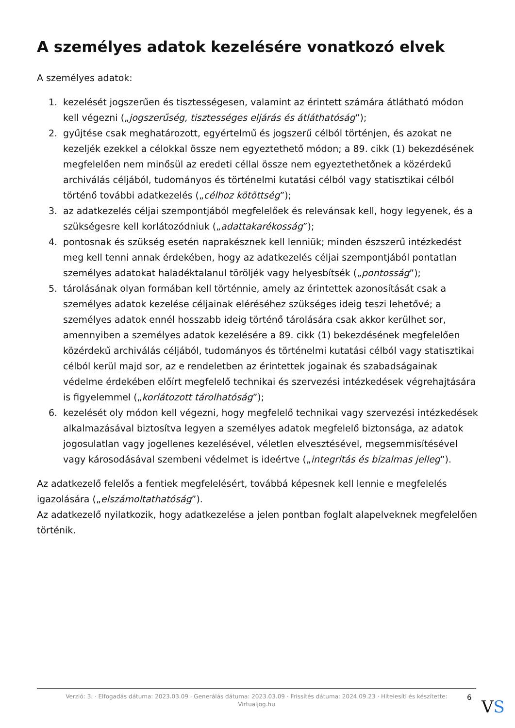A személyes adatok kezelésére vonatkozó elvek
A személyes adatok:
1. kezelését jogszerűen és tisztességesen, valamint az érintett számára átlátható módon kell végezni („jogszerűség, tisztességes eljárás és átláthatóság”);
2. gyűjtése csak meghatározott, egyértelmű és jogszerű célból történjen, és azokat ne kezeljék ezekkel a célokkal össze nem egyeztethető módon; a 89. cikk (1) bekezdésének megfelelően nem minősül az eredeti céllal össze nem egyeztethetőnek a közérdekű archiválás céljából, tudományos és történelmi kutatási célból vagy statisztikai célból történő további adatkezelés („célhoz kötöttség”);
3. az adatkezelés céljai szempontjából megfelelőek és relevánsak kell, hogy legyenek, és a szükségesre kell korlátozódniuk („adattakarékosság”);
4. pontosnak és szükség esetén naprakésznek kell lenniük; minden észszerű intézkedést meg kell tenni annak érdekében, hogy az adatkezelés céljai szempontjából pontatlan személyes adatokat haladéktalanul töröljék vagy helyesbítsék („pontosság”);
5. tárolásának olyan formában kell történnie, amely az érintettek azonosítását csak a személyes adatok kezelése céljainak eléréséhez szükséges ideig teszi lehetővé; a személyes adatok ennél hosszabb ideig történő tárolására csak akkor kerülhet sor, amennyiben a személyes adatok kezelésére a 89. cikk (1) bekezdésének megfelelően közérdekű archiválás céljából, tudományos és történelmi kutatási célból vagy statisztikai célból kerül majd sor, az e rendeletben az érintettek jogainak és szabadságainak védelme érdekében előírt megfelelő technikai és szervezési intézkedések végrehajtására is figyelemmel („korlátozott tárolhatóság”);
6. kezelését oly módon kell végezni, hogy megfelelő technikai vagy szervezési intézkedések alkalmazásával biztosítva legyen a személyes adatok megfelelő biztonsága, az adatok jogosulatlan vagy jogellenes kezelésével, véletlen elvesztésével, megsemmisítésével vagy károsodásával szembeni védelmet is ideértve („integritás és bizalmas jelleg”).
Az adatkezelő felelős a fentiek megfelelésért, továbbá képesnek kell lennie e megfelelés igazolására („elszámoltathatóság”).
Az adatkezelő nyilatkozik, hogy adatkezelése a jelen pontban foglalt alapelveknek megfelelően történik.
Verzió: 3. · Elfogadás dátuma: 2023.03.09 · Generálás dátuma: 2023.03.09 · Frissítés dátuma: 2024.09.23 · Hitelesíti és készítette:
Virtualjog.hu
6 VS